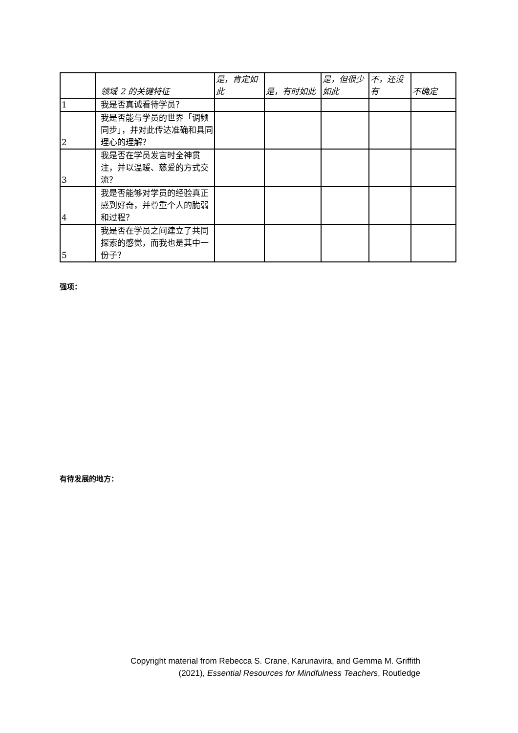| | 领域 2 的关键特征 | 是，肯定如此 | 是，有时如此 | 是，但很少如此 | 不，还没有 | 不确定 |
| --- | --- | --- | --- | --- | --- | --- |
| 1 | 我是否真诚看待学员？ | | | | | |
| 2 | 我是否能与学员的世界「调频同步」，并对此传达准确和具同理心的理解？ | | | | | |
| 3 | 我是否在学员发言时全神贯注，并以温暖、慈爱的方式交流？ | | | | | |
| 4 | 我是否能够对学员的经验真正感到好奇，并尊重个人的脆弱和过程？ | | | | | |
| 5 | 我是否在学员之间建立了共同探索的感觉，而我也是其中一份子？ | | | | | |
强项：
有待发展的地方：
Copyright material from Rebecca S. Crane, Karunavira, and Gemma M. Griffith
(2021), Essential Resources for Mindfulness Teachers, Routledge